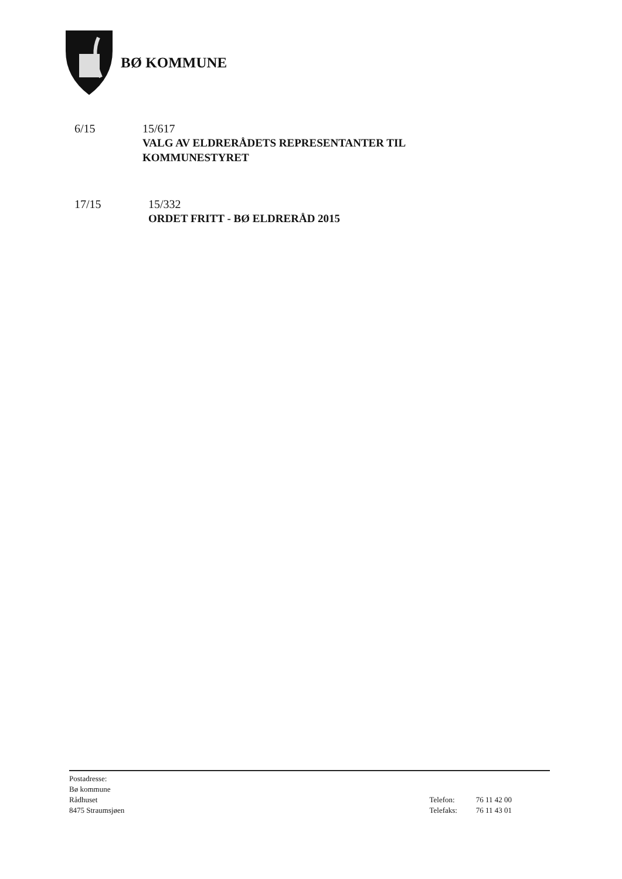BØ KOMMUNE
6/15 15/617
VALG AV ELDRERÅDETS REPRESENTANTER TIL KOMMUNESTYRET
17/15 15/332
ORDET FRITT - BØ ELDRERÅD 2015
Postadresse:
Bø kommune
Rådhuset
8475 Straumsjøen
Telefon: 76 11 42 00
Telefaks: 76 11 43 01